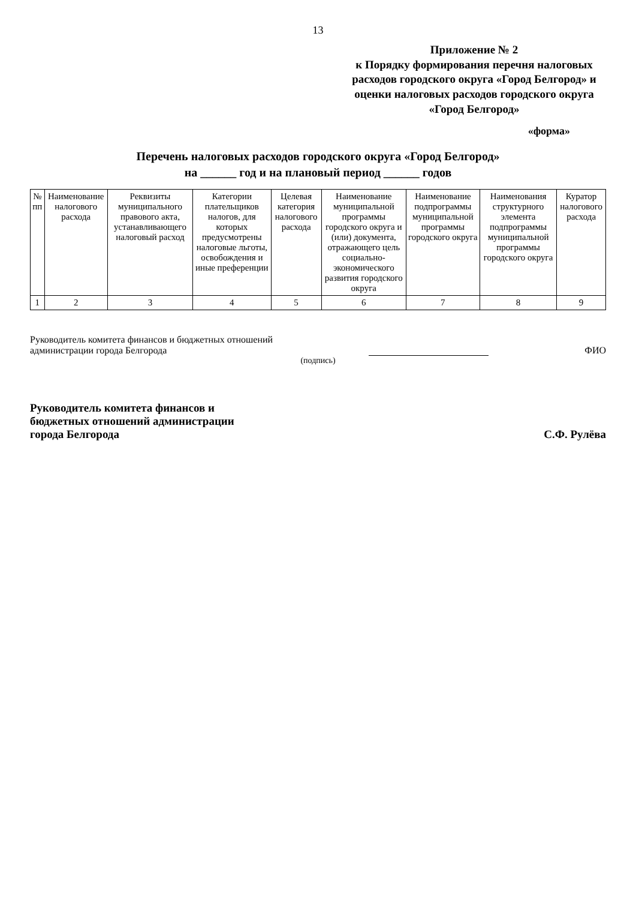13
Приложение № 2
к Порядку формирования перечня налоговых расходов городского округа «Город Белгород» и оценки налоговых расходов городского округа «Город Белгород»
«форма»
Перечень налоговых расходов городского округа «Город Белгород»
на ______ год и на плановый период ______ годов
| № пп | Наименование налогового расхода | Реквизиты муниципального правового акта, устанавливающего налоговый расход | Категории плательщиков налогов, для которых предусмотрены налоговые льготы, освобождения и иные преференции | Целевая категория налогового расхода | Наименование муниципальной программы городского округа и (или) документа, отражающего цель социально-экономического развития городского округа | Наименование подпрограммы муниципальной программы городского округа | Наименования структурного элемента подпрограммы муниципальной программы городского округа | Куратор налогового расхода |
| --- | --- | --- | --- | --- | --- | --- | --- | --- |
| 1 | 2 | 3 | 4 | 5 | 6 | 7 | 8 | 9 |
Руководитель комитета финансов и бюджетных отношений
администрации города Белгорода
ФИО
(подпись)
Руководитель комитета финансов и
бюджетных отношений администрации
города Белгорода
С.Ф. Рулёва